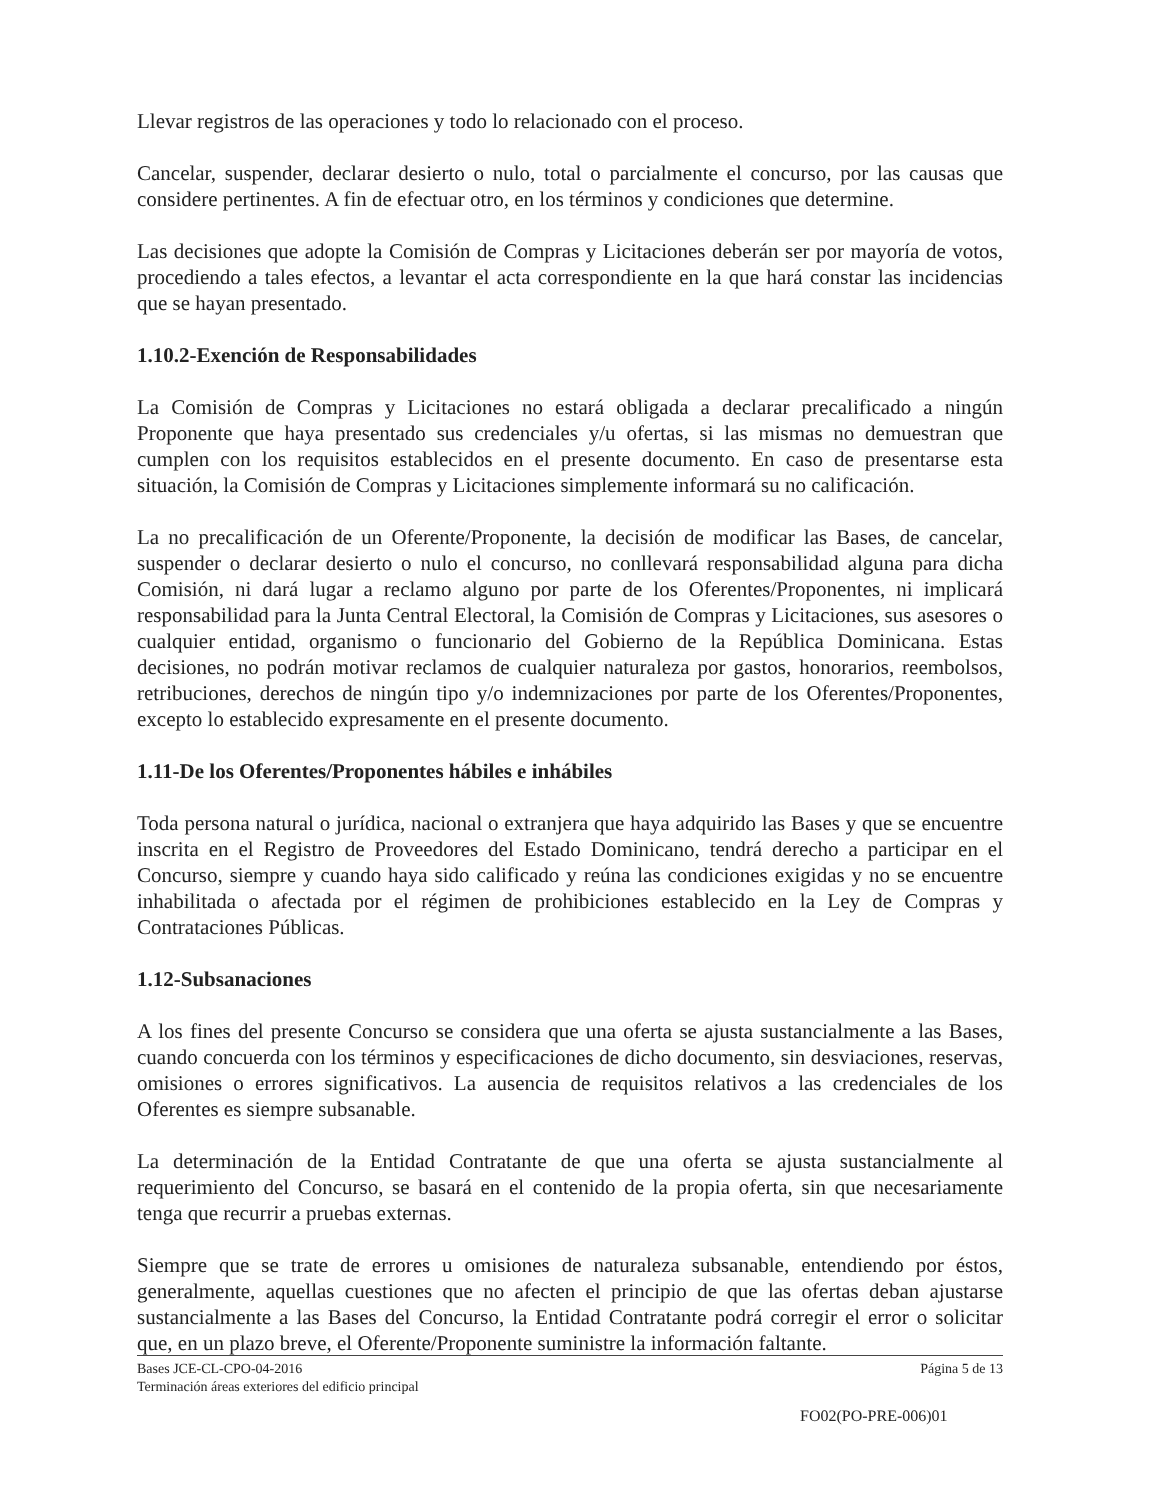Llevar registros de las operaciones y todo lo relacionado con el proceso.
Cancelar, suspender, declarar desierto o nulo, total o parcialmente el concurso, por las causas que considere pertinentes. A fin de efectuar otro, en los términos y condiciones que determine.
Las decisiones que adopte la Comisión de Compras y Licitaciones deberán ser por mayoría de votos, procediendo a tales efectos, a levantar el acta correspondiente en la que hará constar las incidencias que se hayan presentado.
1.10.2-Exención de Responsabilidades
La Comisión de Compras y Licitaciones no estará obligada a declarar precalificado a ningún Proponente que haya presentado sus credenciales y/u ofertas, si las mismas no demuestran que cumplen con los requisitos establecidos en el presente documento. En caso de presentarse esta situación, la Comisión de Compras y Licitaciones simplemente informará su no calificación.
La no precalificación de un Oferente/Proponente, la decisión de modificar las Bases, de cancelar, suspender o declarar desierto o nulo el concurso, no conllevará responsabilidad alguna para dicha Comisión, ni dará lugar a reclamo alguno por parte de los Oferentes/Proponentes, ni implicará responsabilidad para la Junta Central Electoral, la Comisión de Compras y Licitaciones, sus asesores o cualquier entidad, organismo o funcionario del Gobierno de la República Dominicana. Estas decisiones, no podrán motivar reclamos de cualquier naturaleza por gastos, honorarios, reembolsos, retribuciones, derechos de ningún tipo y/o indemnizaciones por parte de los Oferentes/Proponentes, excepto lo establecido expresamente en el presente documento.
1.11-De los Oferentes/Proponentes hábiles e inhábiles
Toda persona natural o jurídica, nacional o extranjera que haya adquirido las Bases y que se encuentre inscrita en el Registro de Proveedores del Estado Dominicano, tendrá derecho a participar en el Concurso, siempre y cuando haya sido calificado y reúna las condiciones exigidas y no se encuentre inhabilitada o afectada por el régimen de prohibiciones establecido en la Ley de Compras y Contrataciones Públicas.
1.12-Subsanaciones
A los fines del presente Concurso se considera que una oferta se ajusta sustancialmente a las Bases, cuando concuerda con los términos y especificaciones de dicho documento, sin desviaciones, reservas, omisiones o errores significativos. La ausencia de requisitos relativos a las credenciales de los Oferentes es siempre subsanable.
La determinación de la Entidad Contratante de que una oferta se ajusta sustancialmente al requerimiento del Concurso, se basará en el contenido de la propia oferta, sin que necesariamente tenga que recurrir a pruebas externas.
Siempre que se trate de errores u omisiones de naturaleza subsanable, entendiendo por éstos, generalmente, aquellas cuestiones que no afecten el principio de que las ofertas deban ajustarse sustancialmente a las Bases del Concurso, la Entidad Contratante podrá corregir el error o solicitar que, en un plazo breve, el Oferente/Proponente suministre la información faltante.
Bases JCE-CL-CPO-04-2016 Página 5 de 13
Terminación áreas exteriores del edificio principal
FO02(PO-PRE-006)01